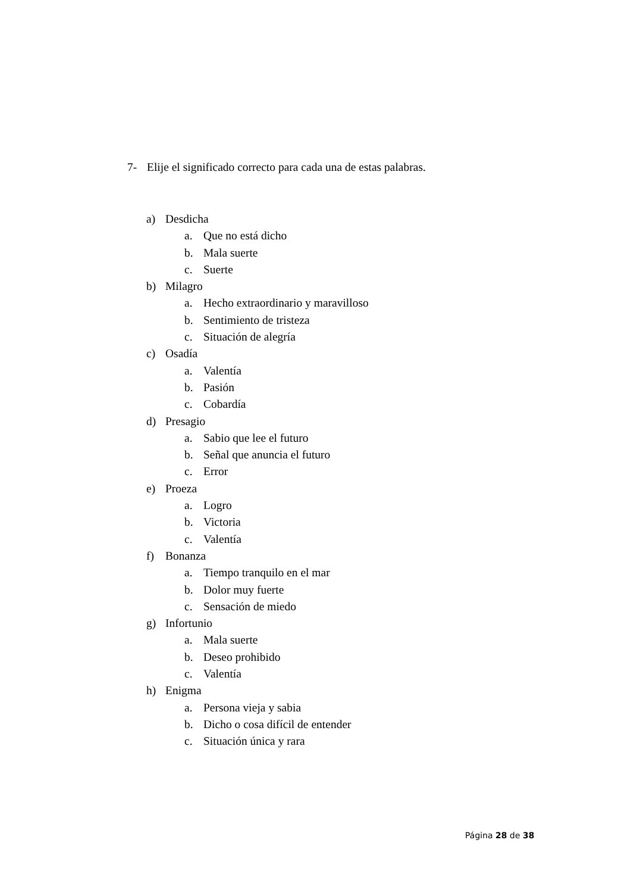7- Elije el significado correcto para cada una de estas palabras.
a) Desdicha
a. Que no está dicho
b. Mala suerte
c. Suerte
b) Milagro
a. Hecho extraordinario y maravilloso
b. Sentimiento de tristeza
c. Situación de alegría
c) Osadía
a. Valentía
b. Pasión
c. Cobardía
d) Presagio
a. Sabio que lee el futuro
b. Señal que anuncia el futuro
c. Error
e) Proeza
a. Logro
b. Victoria
c. Valentía
f) Bonanza
a. Tiempo tranquilo en el mar
b. Dolor muy fuerte
c. Sensación de miedo
g) Infortunio
a. Mala suerte
b. Deseo prohibido
c. Valentía
h) Enigma
a. Persona vieja y sabia
b. Dicho o cosa difícil de entender
c. Situación única y rara
Página 28 de 38